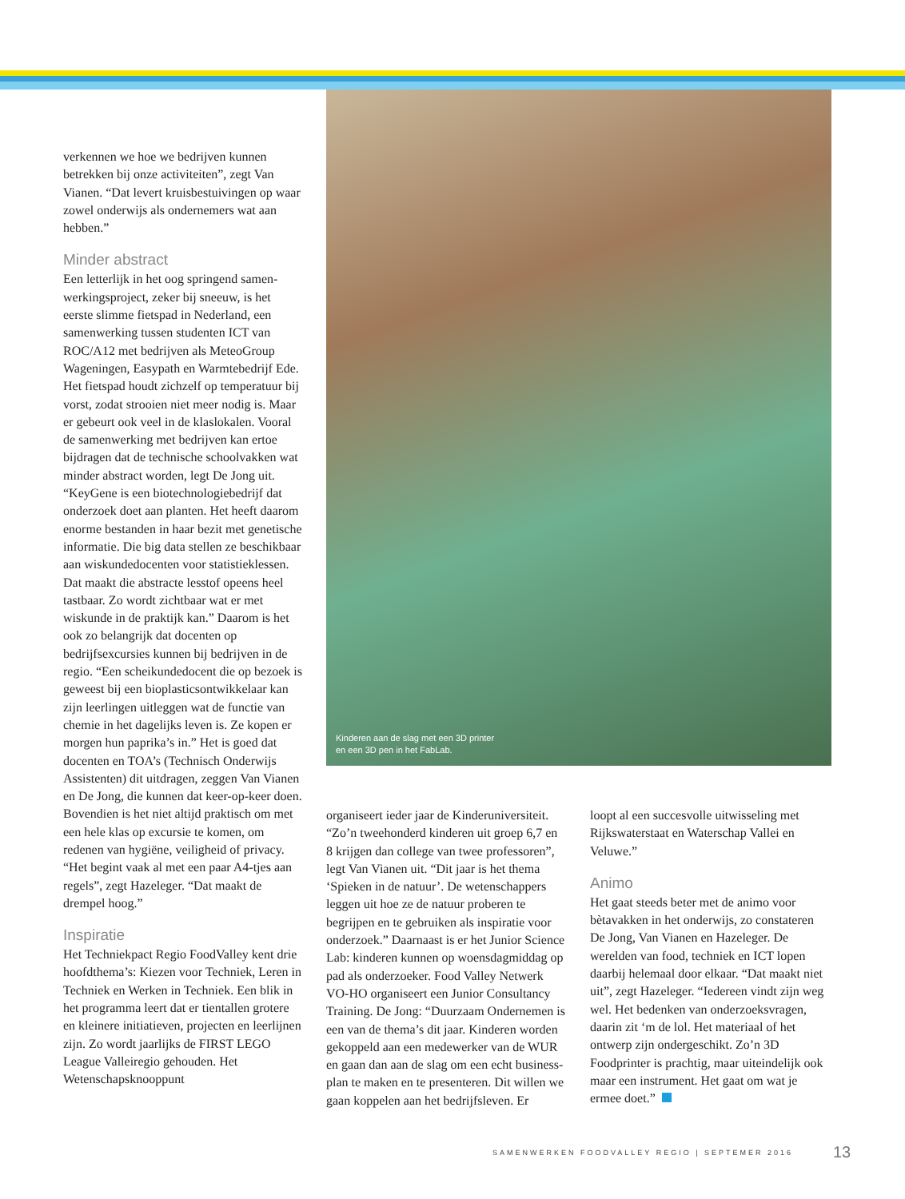verkennen we hoe we bedrijven kunnen betrekken bij onze activiteiten”, zegt Van Vianen. “Dat levert kruisbestuivingen op waar zowel onderwijs als ondernemers wat aan hebben.”
Minder abstract
Een letterlijk in het oog springend samen­werkingsproject, zeker bij sneeuw, is het eerste slimme fietspad in Nederland, een samenwerking tussen studenten ICT van ROC/A12 met bedrijven als MeteoGroup Wageningen, Easypath en Warmtebedrijf Ede. Het fietspad houdt zichzelf op temperatuur bij vorst, zodat strooien niet meer nodig is. Maar er gebeurt ook veel in de klaslokalen. Vooral de samenwer­king met bedrijven kan ertoe bijdragen dat de technische schoolvakken wat minder abstract worden, legt De Jong uit. “KeyGene is een biotechnologiebedrijf dat onderzoek doet aan planten. Het heeft daarom enorme bestanden in haar bezit met genetische informatie. Die big data stellen ze beschikbaar aan wiskundedocenten voor statistieklessen. Dat maakt die abstracte lesstof opeens heel tastbaar. Zo wordt zichtbaar wat er met wiskunde in de prak­tijk kan.” Daarom is het ook zo belangrijk dat docenten op bedrijfsexcursies kunnen bij bedrijven in de regio. “Een scheikun­dedocent die op bezoek is geweest bij een bioplasticsontwikkelaar kan zijn leerlingen uitleggen wat de functie van chemie in het dagelijks leven is. Ze kopen er morgen hun paprika’s in.” Het is goed dat docenten en TOA’s (Technisch Onderwijs Assistenten) dit uitdragen, zeggen Van Vianen en De Jong, die kunnen dat keer-op-keer doen. Bovendien is het niet altijd praktisch om met een hele klas op excursie te komen, om redenen van hygiëne, veiligheid of privacy. “Het begint vaak al met een paar A4-tjes aan regels”, zegt Hazeleger. “Dat maakt de drempel hoog.”
Inspiratie
Het Techniekpact Regio FoodValley kent drie hoofdthema’s: Kiezen voor Techniek, Leren in Techniek en Werken in Techniek. Een blik in het programma leert dat er tientallen grotere en kleinere initiatieven, projecten en leerlijnen zijn. Zo wordt jaar­lijks de FIRST LEGO League Valleiregio gehouden. Het Wetenschapsknooppunt
Kinderen aan de slag met een 3D printer
en een 3D pen in het FabLab.
organiseert ieder jaar de Kinderuniversiteit. “Zo’n tweehonderd kinderen uit groep 6,7 en 8 krijgen dan college van twee professoren”, legt Van Vianen uit. “Dit jaar is het thema ‘Spieken in de natuur’. De wetenschappers leggen uit hoe ze de natuur proberen te begrijpen en te gebruiken als inspiratie voor onderzoek.” Daarnaast is er het Junior Science Lab: kinderen kunnen op woensdagmiddag op pad als onderzoeker. Food Valley Netwerk VO-HO organiseert een Junior Consultancy Training. De Jong: “Duurzaam Ondernemen is een van de thema’s dit jaar. Kinderen worden gekop­peld aan een medewerker van de WUR en gaan dan aan de slag om een echt business­plan te maken en te presenteren. Dit willen we gaan koppelen aan het bedrijfsleven. Er
loopt al een succesvolle uitwisseling met Rijkswaterstaat en Waterschap Vallei en Veluwe.”
Animo
Het gaat steeds beter met de animo voor bètavakken in het onderwijs, zo consta­teren De Jong, Van Vianen en Hazeleger. De werelden van food, techniek en ICT lopen daarbij helemaal door elkaar. “Dat maakt niet uit”, zegt Hazeleger. “Iedereen vindt zijn weg wel. Het bedenken van onderzoeksvragen, daarin zit ‘m de lol. Het materiaal of het ontwerp zijn ondergeschikt. Zo’n 3D Foodprinter is prachtig, maar uit­eindelijk ook maar een instrument. Het gaat om wat je ermee doet.”
SAMENWERKEN FOODVALLEY REGIO | SEPTEMER 2016
13